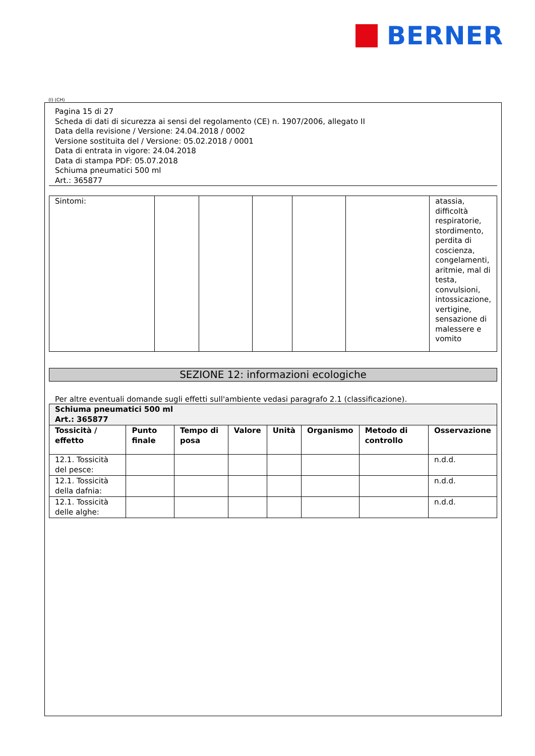BERNER
(I) (CH)
Pagina 15 di 27
Scheda di dati di sicurezza ai sensi del regolamento (CE) n. 1907/2006, allegato II
Data della revisione / Versione: 24.04.2018 / 0002
Versione sostituita del / Versione: 05.02.2018 / 0001
Data di entrata in vigore: 24.04.2018
Data di stampa PDF: 05.07.2018
Schiuma pneumatici 500 ml
Art.: 365877
| Sintomi: | | | | | | atassia, difficoltà respiratorie, stordimento, perdita di coscienza, congelamenti, aritmie, mal di testa, convulsioni, intossicazione, vertigine, sensazione di malessere e vomito |
SEZIONE 12: informazioni ecologiche
Per altre eventuali domande sugli effetti sull'ambiente vedasi paragrafo 2.1 (classificazione).
| Schiuma pneumatici 500 ml Art.: 365877 | | | | | | | |
| --- | --- | --- | --- | --- | --- | --- | --- |
| Tossicità / effetto | Punto finale | Tempo di posa | Valore | Unità | Organismo | Metodo di controllo | Osservazione |
| 12.1. Tossicità del pesce: | | | | | | | n.d.d. |
| 12.1. Tossicità della dafnia: | | | | | | | n.d.d. |
| 12.1. Tossicità delle alghe: | | | | | | | n.d.d. |